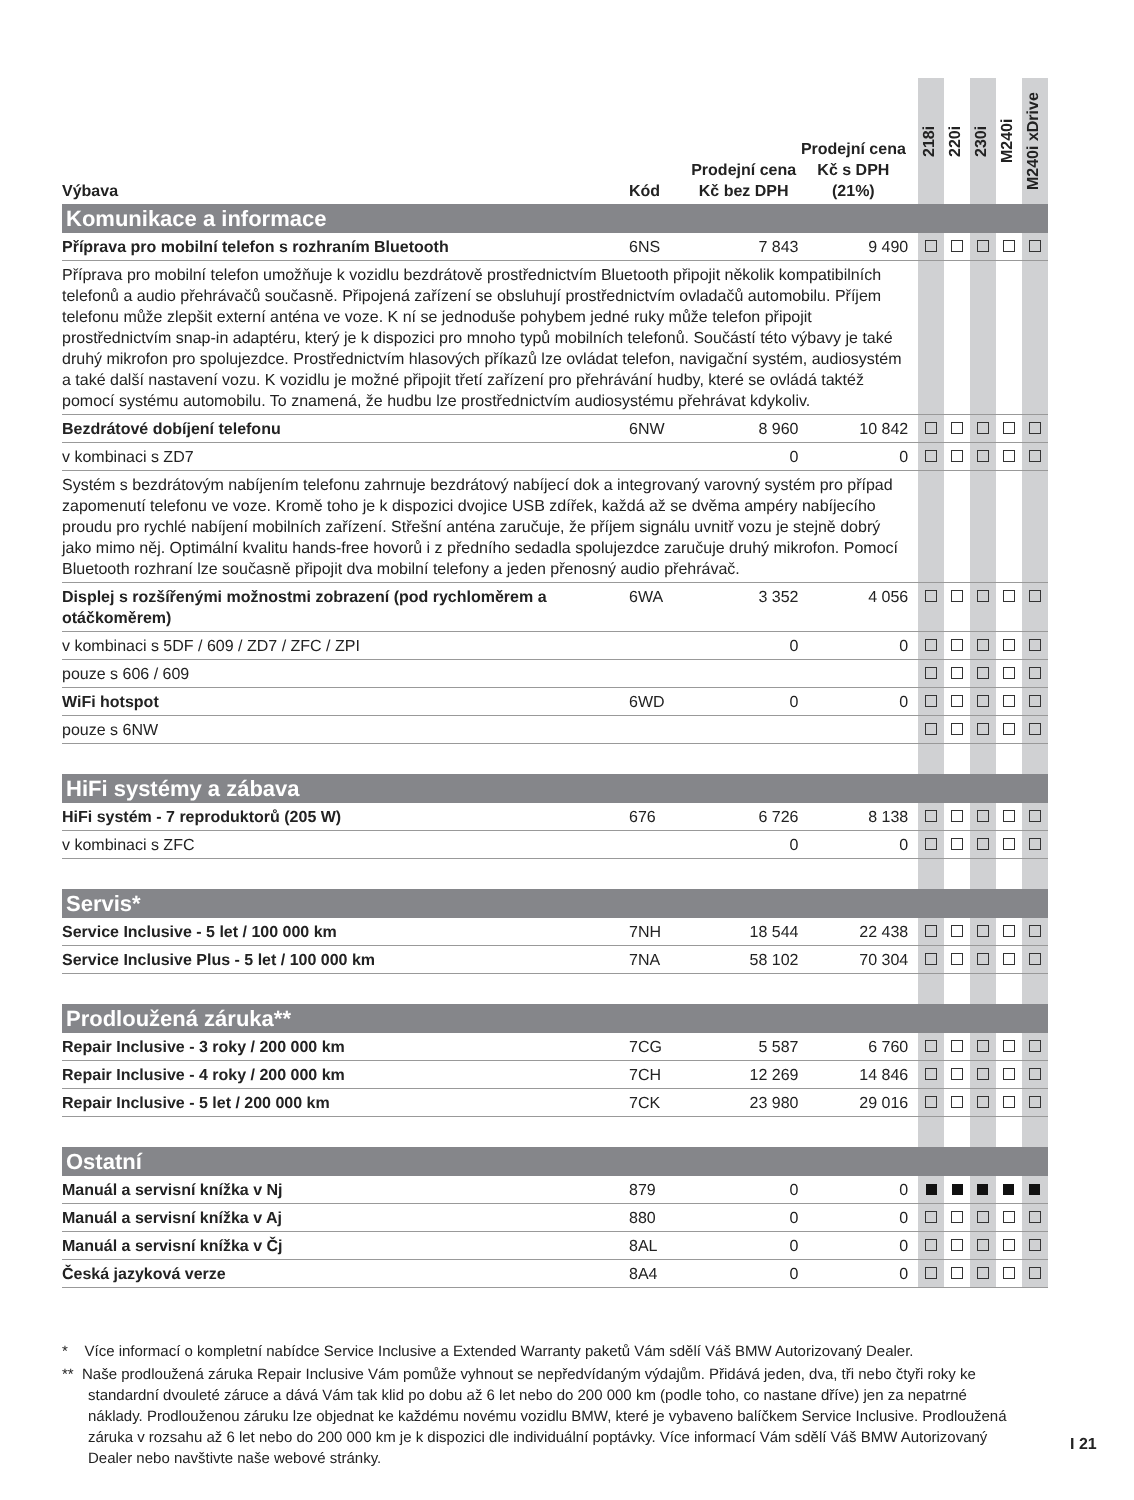| Výbava | Kód | Prodejní cena Kč bez DPH | Prodejní cena Kč s DPH (21%) | | 218i | 220i | 230i | M240i | M240i xDrive |
| --- | --- | --- | --- | --- | --- | --- | --- | --- | --- |
| Komunikace a informace | | | | | | | | | |
| Příprava pro mobilní telefon s rozhraním Bluetooth | 6NS | 7 843 | 9 490 | | | | | | |
| Příprava pro mobilní telefon umožňuje k vozidlu bezdrátově prostřednictvím Bluetooth připojit několik kompatibilních telefonů a audio přehrávačů současně. Připojená zařízení se obsluhují prostřednictvím ovladačů automobilu. Příjem telefonu může zlepšit externí anténa ve voze. K ní se jednoduše pohybem jedné ruky může telefon připojit prostřednictvím snap-in adaptéru, který je k dispozici pro mnoho typů mobilních telefonů. Součástí této výbavy je také druhý mikrofon pro spolujezdce. Prostřednictvím hlasových příkazů lze ovládat telefon, navigační systém, audiosystém a také další nastavení vozu. K vozidlu je možné připojit třetí zařízení pro přehrávání hudby, které se ovládá taktéž pomocí systému automobilu. To znamená, že hudbu lze prostřednictvím audiosystému přehrávat kdykoliv. | | | | | | | | | |
| Bezdrátové dobíjení telefonu | 6NW | 8 960 | 10 842 | | | | | | |
| v kombinaci s ZD7 | | 0 | 0 | | | | | | |
| Systém s bezdrátovým nabíjením telefonu zahrnuje bezdrátový nabíjecí dok a integrovaný varovný systém pro případ zapomenutí telefonu ve voze. Kromě toho je k dispozici dvojice USB zdířek, každá až se dvěma ampéry nabíjecího proudu pro rychlé nabíjení mobilních zařízení. Střešní anténa zaručuje, že příjem signálu uvnitř vozu je stejně dobrý jako mimo něj. Optimální kvalitu hands-free hovorů i z předního sedadla spolujezdce zaručuje druhý mikrofon. Pomocí Bluetooth rozhraní lze současně připojit dva mobilní telefony a jeden přenosný audio přehrávač. | | | | | | | | | |
| Displej s rozšířenými možnostmi zobrazení (pod rychloměrem a otáčkoměrem) | 6WA | 3 352 | 4 056 | | | | | | |
| v kombinaci s 5DF / 609 / ZD7 / ZFC / ZPI | | 0 | 0 | | | | | | |
| pouze s 606 / 609 | | | | | | | | | |
| WiFi hotspot | 6WD | 0 | 0 | | | | | | |
| pouze s 6NW | | | | | | | | | |
| HiFi systémy a zábava | | | | | | | | | |
| HiFi systém - 7 reproduktorů (205 W) | 676 | 6 726 | 8 138 | | | | | | |
| v kombinaci s ZFC | | 0 | 0 | | | | | | |
| Servis* | | | | | | | | | |
| Service Inclusive - 5 let / 100 000 km | 7NH | 18 544 | 22 438 | | | | | | |
| Service Inclusive Plus - 5 let / 100 000 km | 7NA | 58 102 | 70 304 | | | | | | |
| Prodloužená záruka** | | | | | | | | | |
| Repair Inclusive - 3 roky / 200 000 km | 7CG | 5 587 | 6 760 | | | | | | |
| Repair Inclusive - 4 roky / 200 000 km | 7CH | 12 269 | 14 846 | | | | | | |
| Repair Inclusive - 5 let / 200 000 km | 7CK | 23 980 | 29 016 | | | | | | |
| Ostatní | | | | | | | | | |
| Manuál a servisní knížka v Nj | 879 | 0 | 0 | | | | | | |
| Manuál a servisní knížka v Aj | 880 | 0 | 0 | | | | | | |
| Manuál a servisní knížka v Čj | 8AL | 0 | 0 | | | | | | |
| Česká jazyková verze | 8A4 | 0 | 0 | | | | | | |
* Více informací o kompletní nabídce Service Inclusive a Extended Warranty paketů Vám sdělí Váš BMW Autorizovaný Dealer.
** Naše prodloužená záruka Repair Inclusive Vám pomůže vyhnout se nepředvídaným výdajům. Přidává jeden, dva, tři nebo čtyři roky ke standardní dvouleté záruce a dává Vám tak klid po dobu až 6 let nebo do 200 000 km (podle toho, co nastane dříve) jen za nepatrné náklady. Prodlouženou záruku lze objednat ke každému novému vozidlu BMW, které je vybaveno balíčkem Service Inclusive. Prodloužená záruka v rozsahu až 6 let nebo do 200 000 km je k dispozici dle individuální poptávky. Více informací Vám sdělí Váš BMW Autorizovaný Dealer nebo navštivte naše webové stránky.
I 21